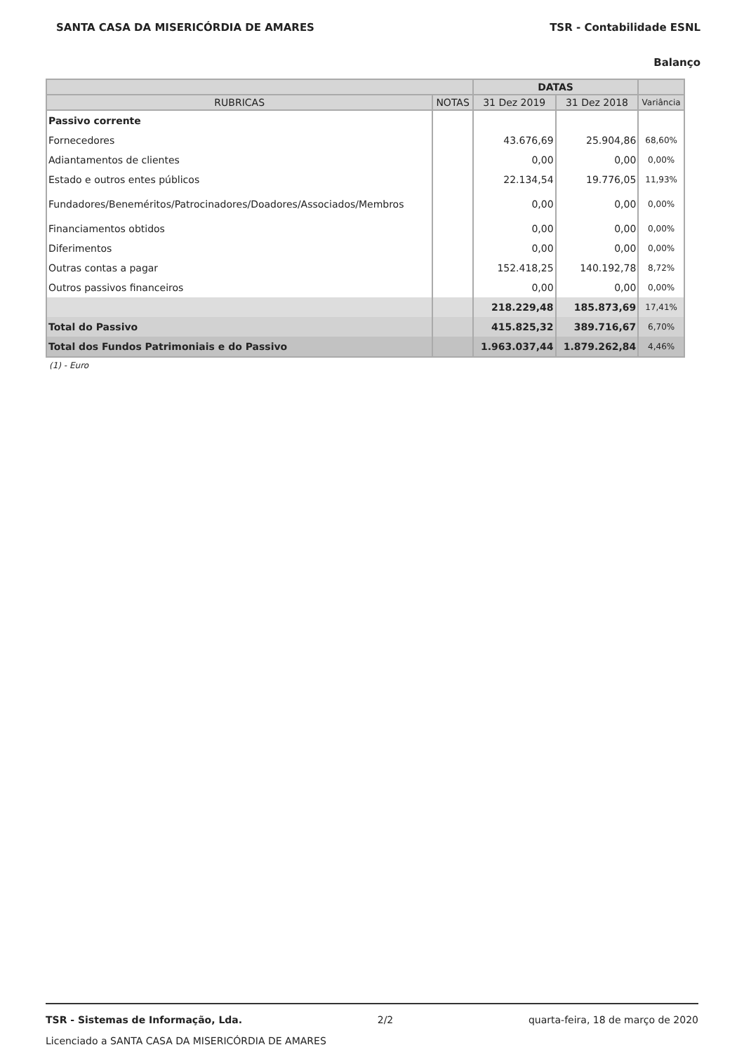SANTA CASA DA MISERICÓRDIA DE AMARES TSR - Contabilidade ESNL
Balanço
| | | DATAS | | |
| --- | --- | --- | --- | --- |
| RUBRICAS | NOTAS | 31 Dez 2019 | 31 Dez 2018 | Variância |
| Passivo corrente | | | | |
| Fornecedores | | 43.676,69 | 25.904,86 | 68,60% |
| Adiantamentos de clientes | | 0,00 | 0,00 | 0,00% |
| Estado e outros entes públicos | | 22.134,54 | 19.776,05 | 11,93% |
| Fundadores/Beneméritos/Patrocinadores/Doadores/Associados/Membros | | 0,00 | 0,00 | 0,00% |
| Financiamentos obtidos | | 0,00 | 0,00 | 0,00% |
| Diferimentos | | 0,00 | 0,00 | 0,00% |
| Outras contas a pagar | | 152.418,25 | 140.192,78 | 8,72% |
| Outros passivos financeiros | | 0,00 | 0,00 | 0,00% |
| | | 218.229,48 | 185.873,69 | 17,41% |
| Total do Passivo | | 415.825,32 | 389.716,67 | 6,70% |
| Total dos Fundos Patrimoniais e do Passivo | | 1.963.037,44 | 1.879.262,84 | 4,46% |
(1) - Euro
TSR - Sistemas de Informação, Lda. 2/2 quarta-feira, 18 de março de 2020
Licenciado a SANTA CASA DA MISERICÓRDIA DE AMARES